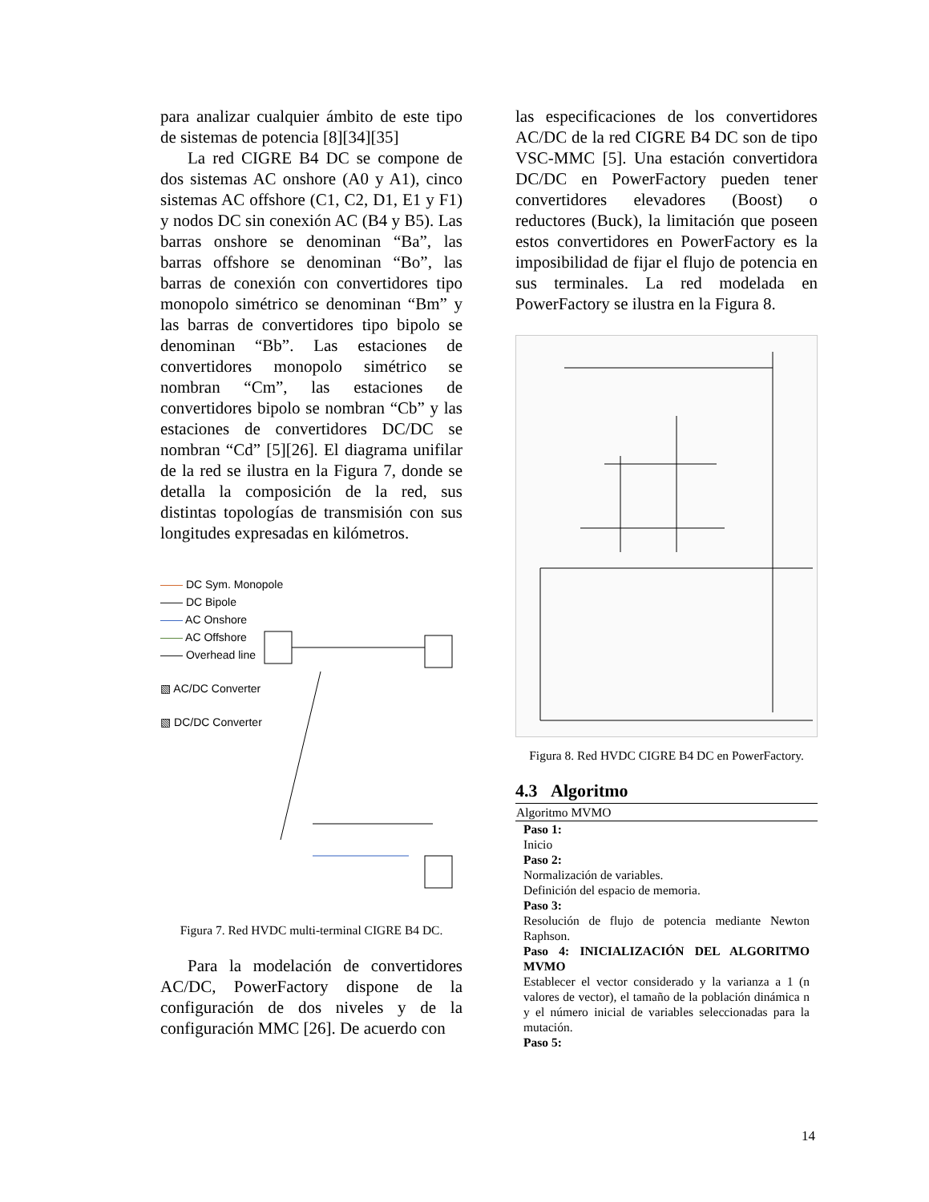para analizar cualquier ámbito de este tipo de sistemas de potencia [8][34][35]
La red CIGRE B4 DC se compone de dos sistemas AC onshore (A0 y A1), cinco sistemas AC offshore (C1, C2, D1, E1 y F1) y nodos DC sin conexión AC (B4 y B5). Las barras onshore se denominan “Ba”, las barras offshore se denominan “Bo”, las barras de conexión con convertidores tipo monopolo simétrico se denominan “Bm” y las barras de convertidores tipo bipolo se denominan “Bb”. Las estaciones de convertidores monopolo simétrico se nombran “Cm”, las estaciones de convertidores bipolo se nombran “Cb” y las estaciones de convertidores DC/DC se nombran “Cd” [5][26]. El diagrama unifilar de la red se ilustra en la Figura 7, donde se detalla la composición de la red, sus distintas topologías de transmisión con sus longitudes expresadas en kilómetros.
—— DC Sym. Monopole
—— DC Bipole
—— AC Onshore
—— AC Offshore
—— Overhead line
▧ AC/DC Converter
▧ DC/DC Converter
Figura 7. Red HVDC multi-terminal CIGRE B4 DC.
Para la modelación de convertidores AC/DC, PowerFactory dispone de la configuración de dos niveles y de la configuración MMC [26]. De acuerdo con
las especificaciones de los convertidores AC/DC de la red CIGRE B4 DC son de tipo VSC-MMC [5]. Una estación convertidora DC/DC en PowerFactory pueden tener convertidores elevadores (Boost) o reductores (Buck), la limitación que poseen estos convertidores en PowerFactory es la imposibilidad de fijar el flujo de potencia en sus terminales. La red modelada en PowerFactory se ilustra en la Figura 8.
Figura 8. Red HVDC CIGRE B4 DC en PowerFactory.
4.3 Algoritmo
| Algoritmo MVMO |
| --- |
| Paso 1: Inicio Paso 2: Normalización de variables. Definición del espacio de memoria. Paso 3: Resolución de flujo de potencia mediante Newton Raphson. Paso 4: INICIALIZACIÓN DEL ALGORITMO MVMO Establecer el vector considerado y la varianza a 1 (n valores de vector), el tamaño de la población dinámica n y el número inicial de variables seleccionadas para la mutación. Paso 5: |
14